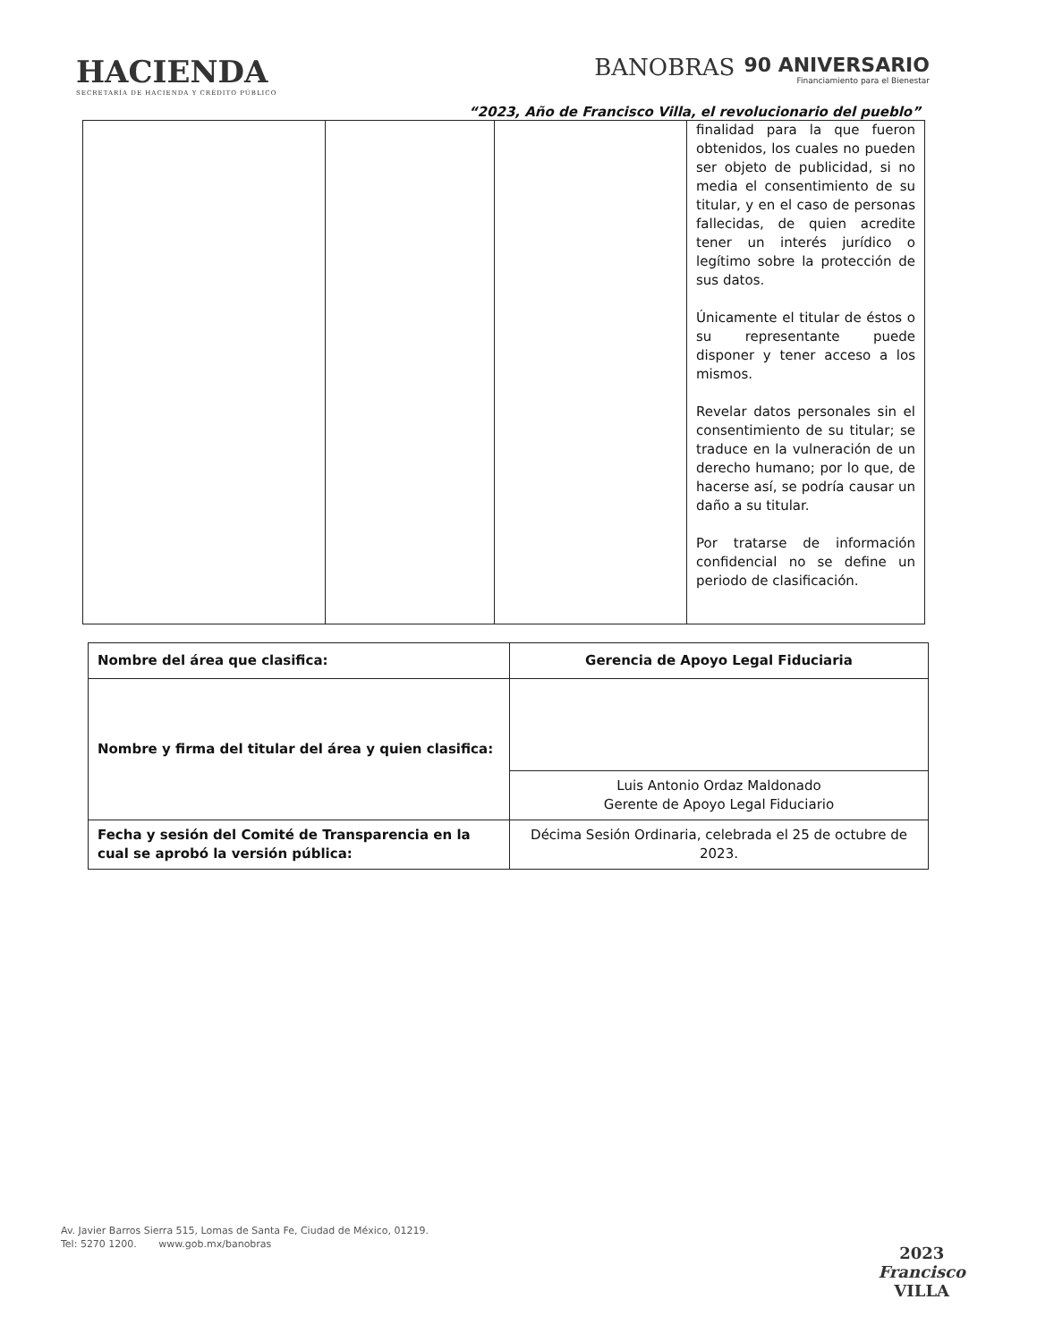HACIENDA
SECRETARÍA DE HACIENDA Y CRÉDITO PÚBLICO
BANOBRAS
90 ANIVERSARIO
Financiamiento para el Bienestar
“2023, Año de Francisco Villa, el revolucionario del pueblo”
| | | | finalidad para la que fueron obtenidos, los cuales no pueden ser objeto de publicidad, si no media el consentimiento de su titular, y en el caso de personas fallecidas, de quien acredite tener un interés jurídico o legítimo sobre la protección de sus datos. Únicamente el titular de éstos o su representante puede disponer y tener acceso a los mismos. Revelar datos personales sin el consentimiento de su titular; se traduce en la vulneración de un derecho humano; por lo que, de hacerse así, se podría causar un daño a su titular. Por tratarse de información confidencial no se define un periodo de clasificación. |
| Nombre del área que clasifica: | Gerencia de Apoyo Legal Fiduciaria |
| Nombre y firma del titular del área y quien clasifica: | |
| | Luis Antonio Ordaz Maldonado Gerente de Apoyo Legal Fiduciario |
| Fecha y sesión del Comité de Transparencia en la cual se aprobó la versión pública: | Décima Sesión Ordinaria, celebrada el 25 de octubre de 2023. |
Av. Javier Barros Sierra 515, Lomas de Santa Fe, Ciudad de México, 01219.
Tel: 5270 1200. www.gob.mx/banobras
2023
Francisco
VILLA